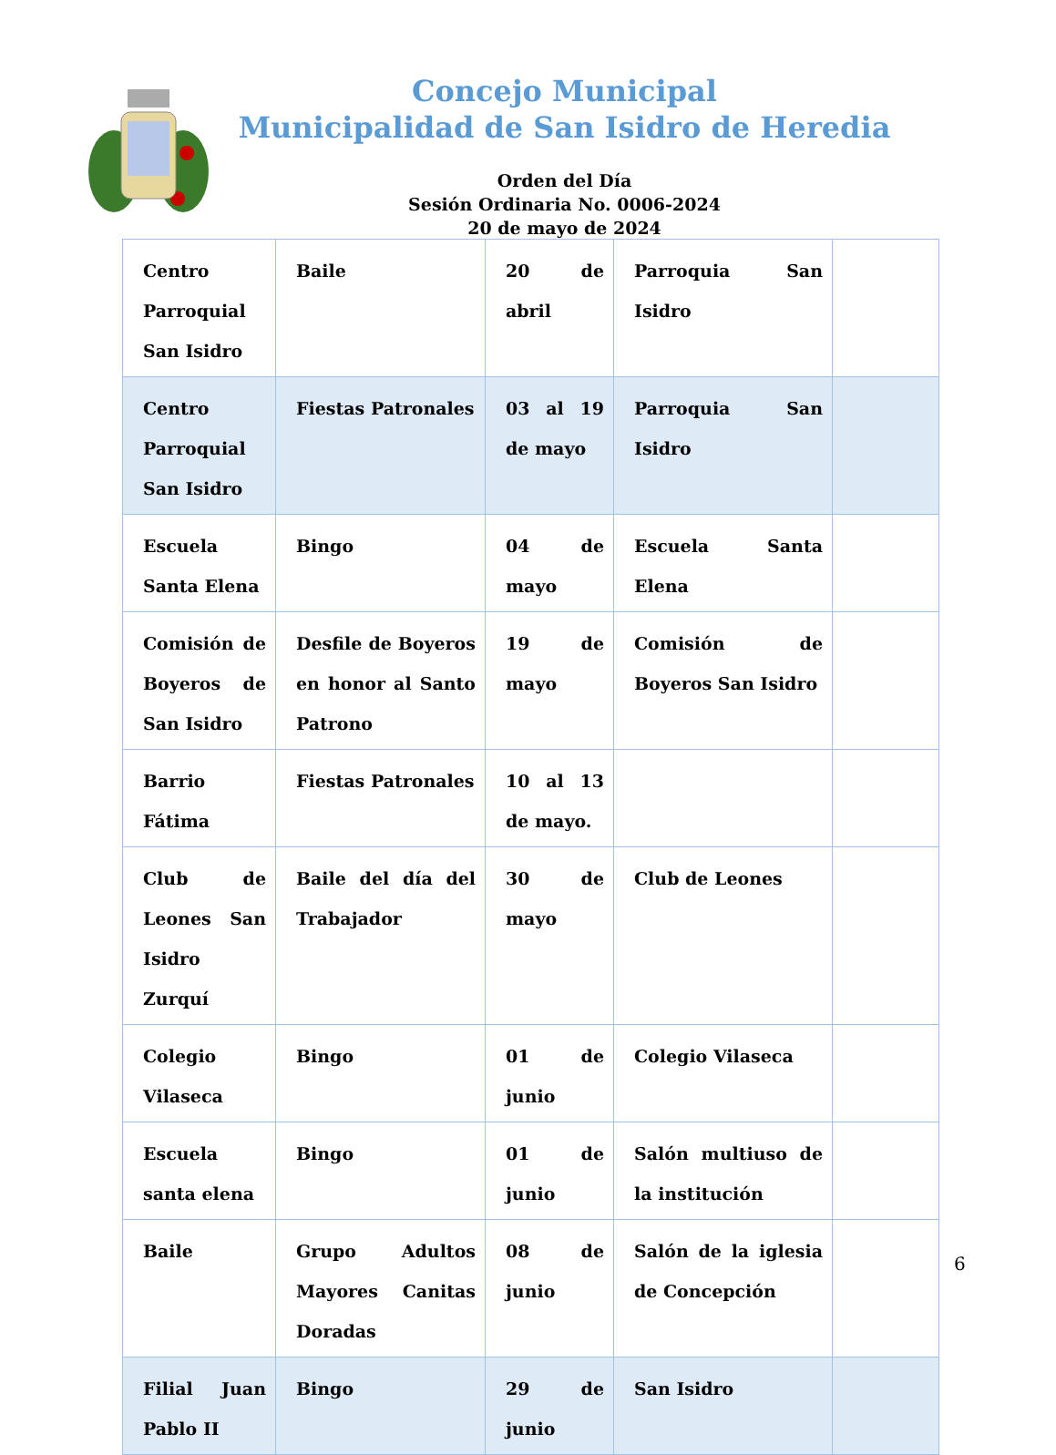Concejo Municipal
Municipalidad de San Isidro de Heredia
Orden del Día
Sesión Ordinaria No. 0006-2024
20 de mayo de 2024
| Centro Parroquial San Isidro | Baile | 20 de abril | Parroquia San Isidro | |
| Centro Parroquial San Isidro | Fiestas Patronales | 03 al 19 de mayo | Parroquia San Isidro | |
| Escuela Santa Elena | Bingo | 04 de mayo | Escuela Santa Elena | |
| Comisión de Boyeros de San Isidro | Desfile de Boyeros en honor al Santo Patrono | 19 de mayo | Comisión de Boyeros San Isidro | |
| Barrio Fátima | Fiestas Patronales | 10 al 13 de mayo. | | |
| Club de Leones San Isidro Zurquí | Baile del día del Trabajador | 30 de mayo | Club de Leones | |
| Colegio Vilaseca | Bingo | 01 de junio | Colegio Vilaseca | |
| Escuela santa elena | Bingo | 01 de junio | Salón multiuso de la institución | |
| Baile | Grupo Adultos Mayores Canitas Doradas | 08 de junio | Salón de la iglesia de Concepción | |
| Filial Juan Pablo II | Bingo | 29 de junio | San Isidro | |
6